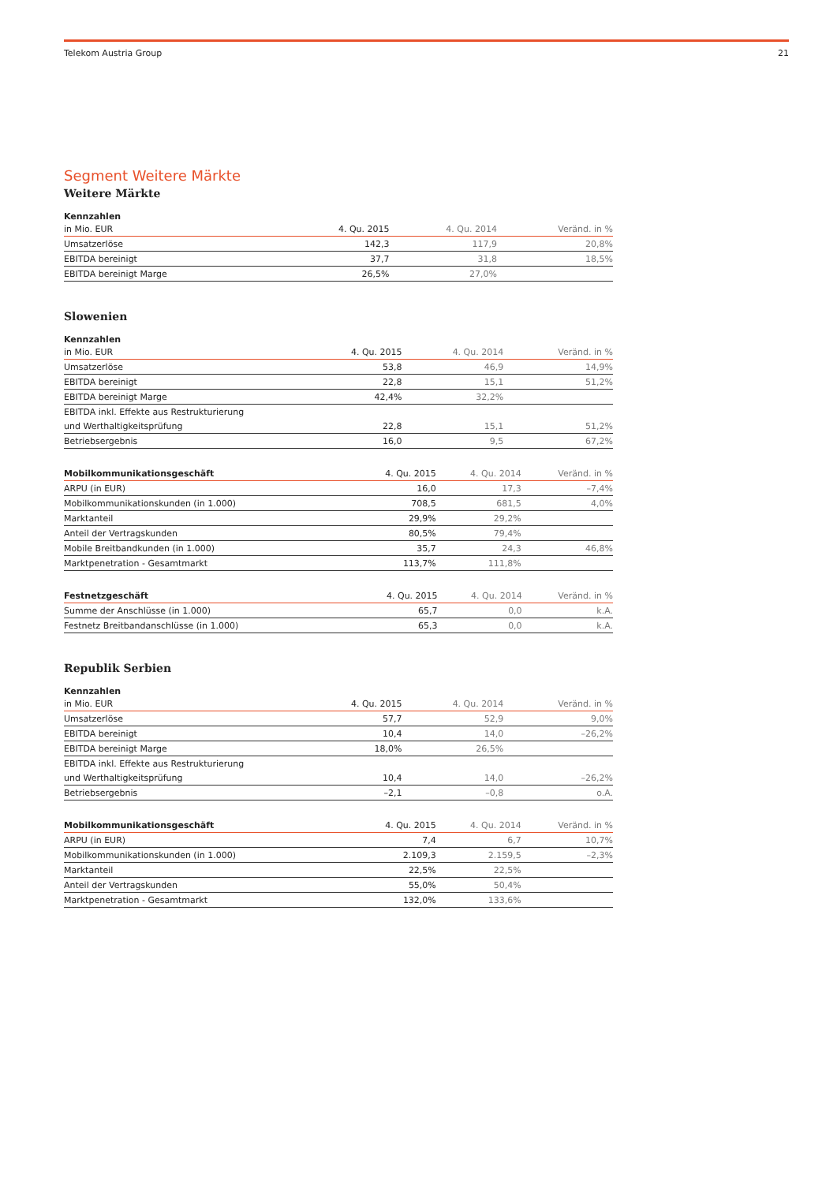Telekom Austria Group 21
Segment Weitere Märkte
Weitere Märkte
| Kennzahlen | | | |
| --- | --- | --- | --- |
| in Mio. EUR | 4. Qu. 2015 | 4. Qu. 2014 | Veränd. in % |
| Umsatzerlöse | 142,3 | 117,9 | 20,8% |
| EBITDA bereinigt | 37,7 | 31,8 | 18,5% |
| EBITDA bereinigt Marge | 26,5% | 27,0% | |
Slowenien
| Kennzahlen | | | |
| --- | --- | --- | --- |
| in Mio. EUR | 4. Qu. 2015 | 4. Qu. 2014 | Veränd. in % |
| Umsatzerlöse | 53,8 | 46,9 | 14,9% |
| EBITDA bereinigt | 22,8 | 15,1 | 51,2% |
| EBITDA bereinigt Marge | 42,4% | 32,2% | |
| EBITDA inkl. Effekte aus Restrukturierung | | | |
| und Werthaltigkeitsprüfung | 22,8 | 15,1 | 51,2% |
| Betriebsergebnis | 16,0 | 9,5 | 67,2% |
| Mobilkommunikationsgeschäft | 4. Qu. 2015 | 4. Qu. 2014 | Veränd. in % |
| --- | --- | --- | --- |
| ARPU (in EUR) | 16,0 | 17,3 | –7,4% |
| Mobilkommunikationskunden (in 1.000) | 708,5 | 681,5 | 4,0% |
| Marktanteil | 29,9% | 29,2% | |
| Anteil der Vertragskunden | 80,5% | 79,4% | |
| Mobile Breitbandkunden (in 1.000) | 35,7 | 24,3 | 46,8% |
| Marktpenetration - Gesamtmarkt | 113,7% | 111,8% | |
| Festnetzgeschäft | 4. Qu. 2015 | 4. Qu. 2014 | Veränd. in % |
| --- | --- | --- | --- |
| Summe der Anschlüsse (in 1.000) | 65,7 | 0,0 | k.A. |
| Festnetz Breitbandanschlüsse (in 1.000) | 65,3 | 0,0 | k.A. |
Republik Serbien
| Kennzahlen | | | |
| --- | --- | --- | --- |
| in Mio. EUR | 4. Qu. 2015 | 4. Qu. 2014 | Veränd. in % |
| Umsatzerlöse | 57,7 | 52,9 | 9,0% |
| EBITDA bereinigt | 10,4 | 14,0 | –26,2% |
| EBITDA bereinigt Marge | 18,0% | 26,5% | |
| EBITDA inkl. Effekte aus Restrukturierung | | | |
| und Werthaltigkeitsprüfung | 10,4 | 14,0 | –26,2% |
| Betriebsergebnis | –2,1 | –0,8 | o.A. |
| Mobilkommunikationsgeschäft | 4. Qu. 2015 | 4. Qu. 2014 | Veränd. in % |
| --- | --- | --- | --- |
| ARPU (in EUR) | 7,4 | 6,7 | 10,7% |
| Mobilkommunikationskunden (in 1.000) | 2.109,3 | 2.159,5 | –2,3% |
| Marktanteil | 22,5% | 22,5% | |
| Anteil der Vertragskunden | 55,0% | 50,4% | |
| Marktpenetration - Gesamtmarkt | 132,0% | 133,6% | |